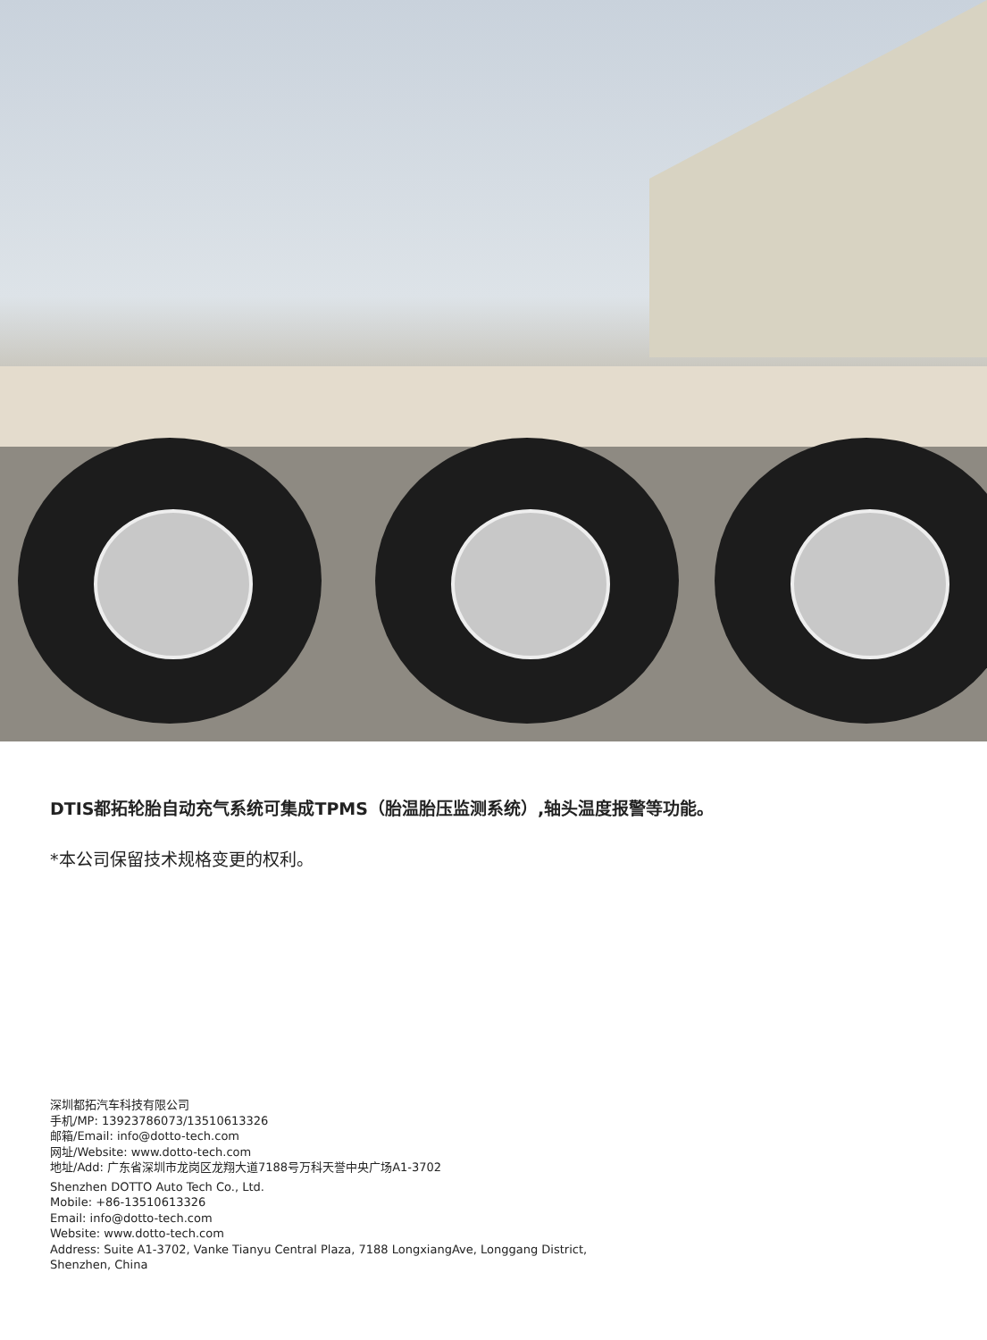DTIS都拓轮胎自动充气系统可集成TPMS（胎温胎压监测系统）,轴头温度报警等功能。
*本公司保留技术规格变更的权利。
深圳都拓汽车科技有限公司
手机/MP: 13923786073/13510613326
邮箱/Email: info@dotto-tech.com
网址/Website: www.dotto-tech.com
地址/Add: 广东省深圳市龙岗区龙翔大道7188号万科天誉中央广场A1-3702
Shenzhen DOTTO Auto Tech Co., Ltd.
Mobile: +86-13510613326
Email: info@dotto-tech.com
Website: www.dotto-tech.com
Address: Suite A1-3702, Vanke Tianyu Central Plaza, 7188 LongxiangAve, Longgang District,
Shenzhen, China